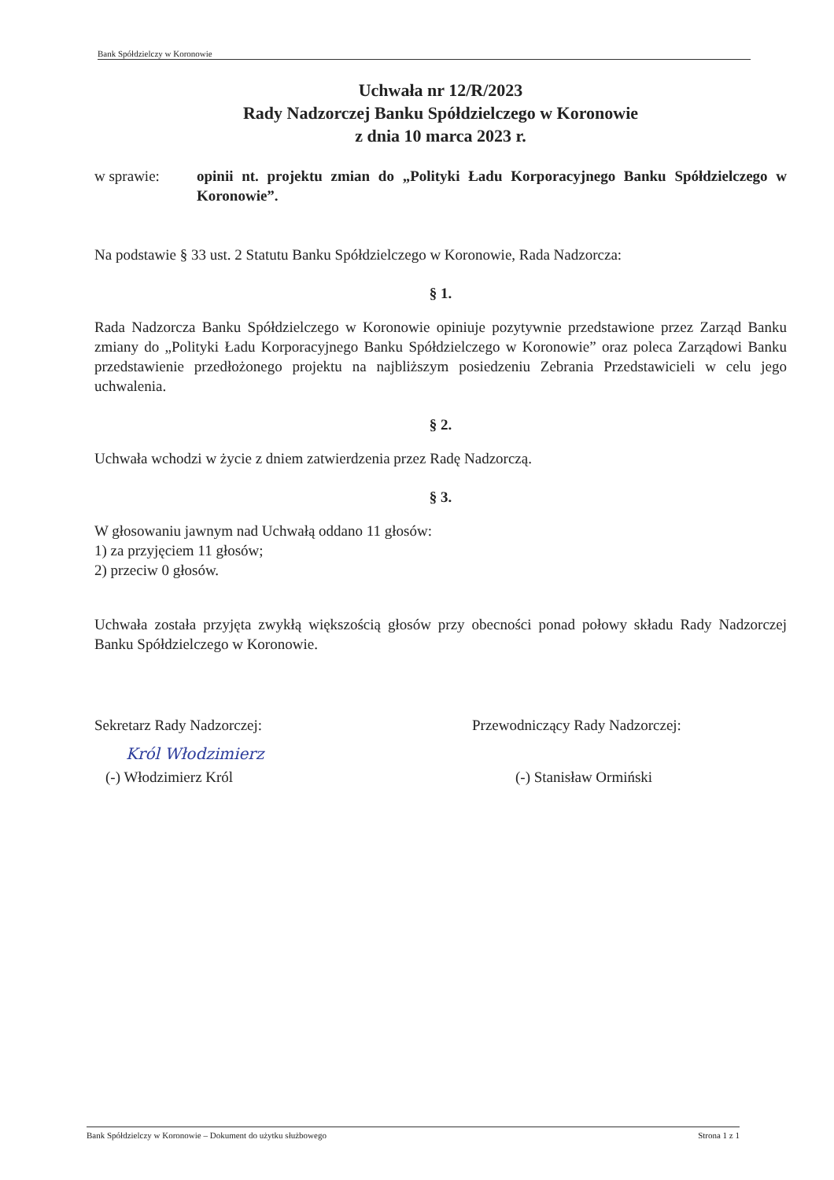Bank Spółdzielczy w Koronowie
Uchwała nr 12/R/2023
Rady Nadzorczej Banku Spółdzielczego w Koronowie
z dnia 10 marca 2023 r.
w sprawie: opinii nt. projektu zmian do „Polityki Ładu Korporacyjnego Banku Spółdzielczego w Koronowie”.
Na podstawie § 33 ust. 2 Statutu Banku Spółdzielczego w Koronowie, Rada Nadzorcza:
§ 1.
Rada Nadzorcza Banku Spółdzielczego w Koronowie opiniuje pozytywnie przedstawione przez Zarząd Banku zmiany do „Polityki Ładu Korporacyjnego Banku Spółdzielczego w Koronowie” oraz poleca Zarządowi Banku przedstawienie przedłożonego projektu na najbliższym posiedzeniu Zebrania Przedstawicieli w celu jego uchwalenia.
§ 2.
Uchwała wchodzi w życie z dniem zatwierdzenia przez Radę Nadzorczą.
§ 3.
W głosowaniu jawnym nad Uchwałą oddano 11 głosów:
1) za przyjęciem 11 głosów;
2) przeciw 0 głosów.
Uchwała została przyjęta zwykłą większością głosów przy obecności ponad połowy składu Rady Nadzorczej Banku Spółdzielczego w Koronowie.
Sekretarz Rady Nadzorczej:
Król Włodzimierz
(-) Włodzimierz Król
Przewodniczący Rady Nadzorczej:
(-) Stanisław Ormiński
Bank Spółdzielczy w Koronowie – Dokument do użytku służbowego Strona 1 z 1